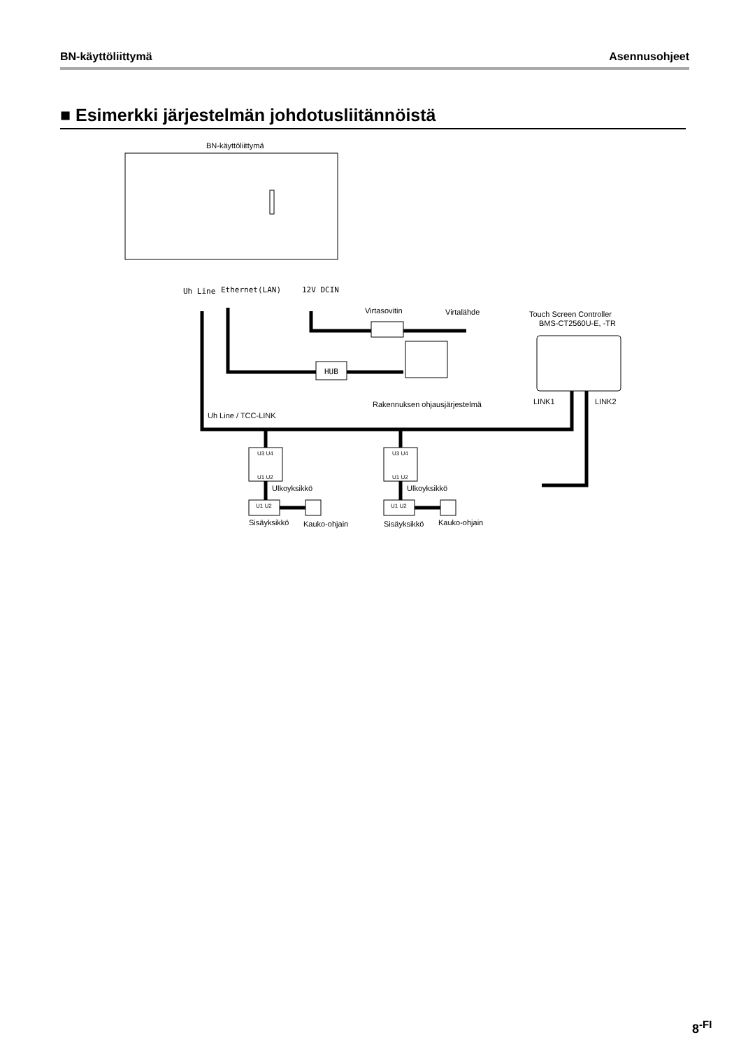BN-käyttöliittymä Asennusohjeet
■ Esimerkki järjestelmän johdotusliitännöistä
BN-käyttöliittymä
Uh Line
Ethernet(LAN)
12V DCIN
Virtasovitin
Virtalähde
HUB
Rakennuksen ohjausjärjestelmä
Touch Screen Controller
BMS-CT2560U-E, -TR
LINK1
LINK2
Uh Line / TCC-LINK
U3 U4
U1 U2
U3 U4
U1 U2
U1 U2
U1 U2
Ulkoyksikkö
Ulkoyksikkö
Sisäyksikkö
Kauko-ohjain
Sisäyksikkö
Kauko-ohjain
8<sup>-FI</sup>